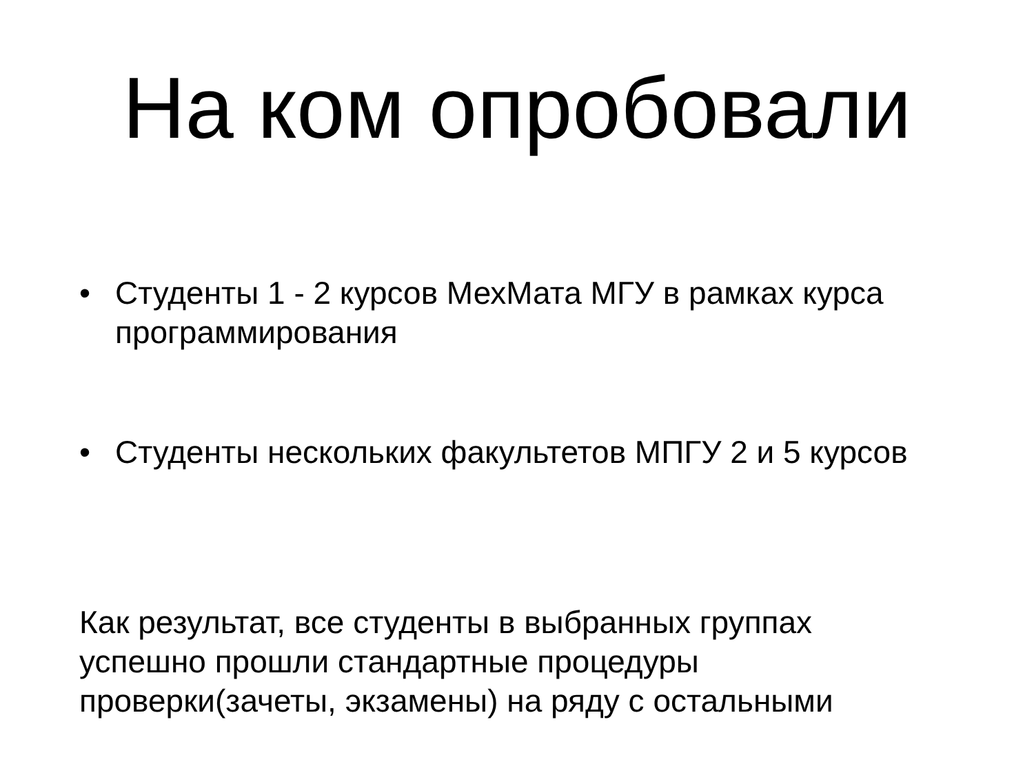На ком опробовали
• Студенты 1 - 2 курсов МехМата МГУ в рамках курса программирования
• Студенты нескольких факультетов МПГУ 2 и 5 курсов
Как результат, все студенты в выбранных группах успешно прошли стандартные процедуры проверки(зачеты, экзамены) на ряду с остальными